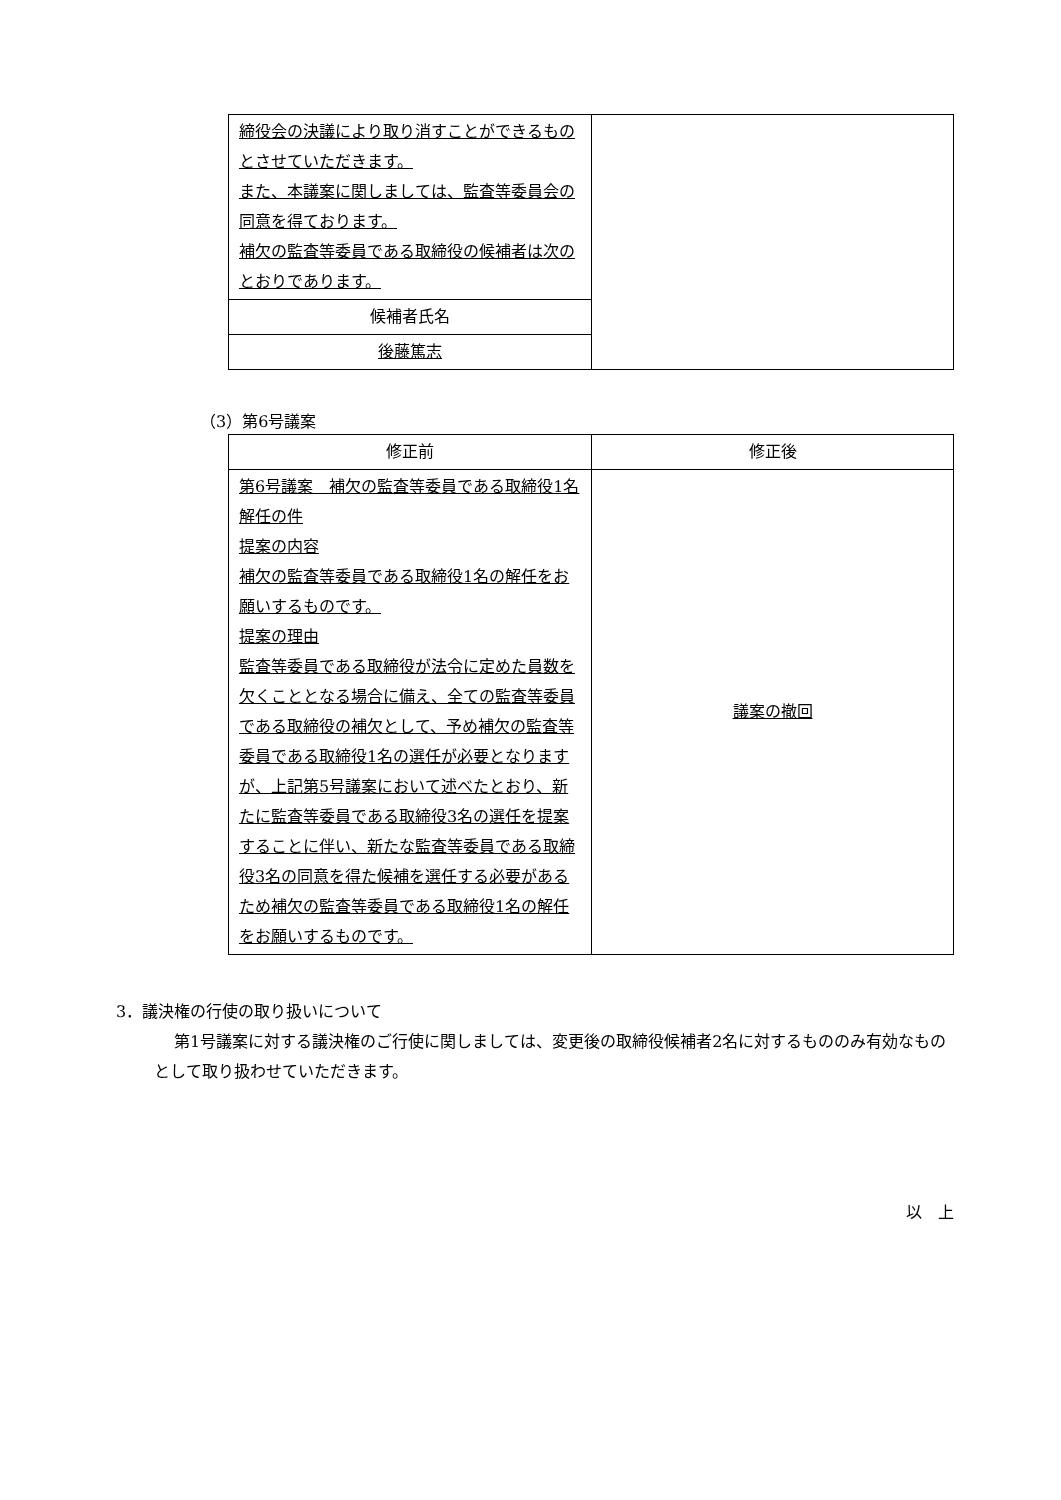| 締役会の決議により取り消すことができるものとさせていただきます。 また、本議案に関しましては、監査等委員会の同意を得ております。 補欠の監査等委員である取締役の候補者は次のとおりであります。 | |
| 候補者氏名 | |
| 後藤篤志 | |
（3）第6号議案
| 修正前 | 修正後 |
| --- | --- |
| 第6号議案 補欠の監査等委員である取締役1名解任の件 提案の内容 補欠の監査等委員である取締役1名の解任をお願いするものです。 提案の理由 監査等委員である取締役が法令に定めた員数を欠くこととなる場合に備え、全ての監査等委員である取締役の補欠として、予め補欠の監査等委員である取締役1名の選任が必要となりますが、上記第5号議案において述べたとおり、新たに監査等委員である取締役3名の選任を提案することに伴い、新たな監査等委員である取締役3名の同意を得た候補を選任する必要があるため補欠の監査等委員である取締役1名の解任をお願いするものです。 | 議案の撤回 |
3．議決権の行使の取り扱いについて
第1号議案に対する議決権のご行使に関しましては、変更後の取締役候補者2名に対するもののみ有効なものとして取り扱わせていただきます。
以　上